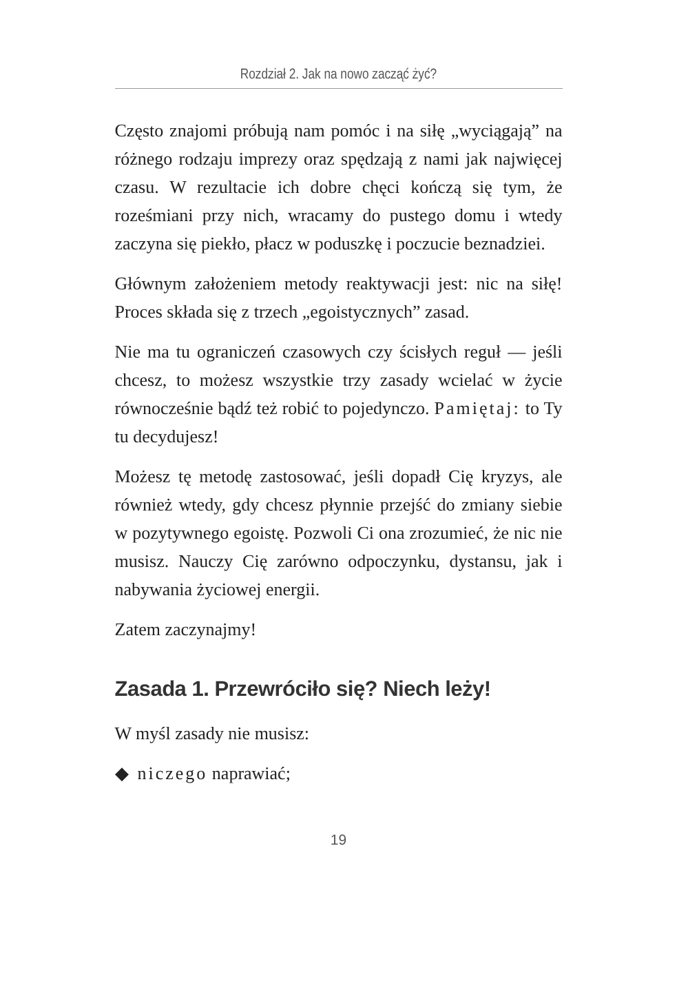Rozdział 2. Jak na nowo zacząć żyć?
Często znajomi próbują nam pomóc i na siłę „wyciągają” na różnego rodzaju imprezy oraz spędzają z nami jak najwięcej czasu. W rezultacie ich dobre chęci kończą się tym, że roześmiani przy nich, wracamy do pustego domu i wtedy zaczyna się piekło, płacz w poduszkę i poczucie beznadziei.
Głównym założeniem metody reaktywacji jest: nic na siłę! Proces składa się z trzech „egoistycznych” zasad.
Nie ma tu ograniczeń czasowych czy ścisłych reguł — jeśli chcesz, to możesz wszystkie trzy zasady wcielać w życie równocześnie bądź też robić to pojedynczo. Pamiętaj: to Ty tu decydujesz!
Możesz tę metodę zastosować, jeśli dopadł Cię kryzys, ale również wtedy, gdy chcesz płynnie przejść do zmiany siebie w pozytywnego egoistę. Pozwoli Ci ona zrozumieć, że nic nie musisz. Nauczy Cię zarówno odpoczynku, dystansu, jak i nabywania życiowej energii.
Zatem zaczynajmy!
Zasada 1. Przewróciło się? Niech leży!
W myśl zasady nie musisz:
◆ niczego naprawiać;
19